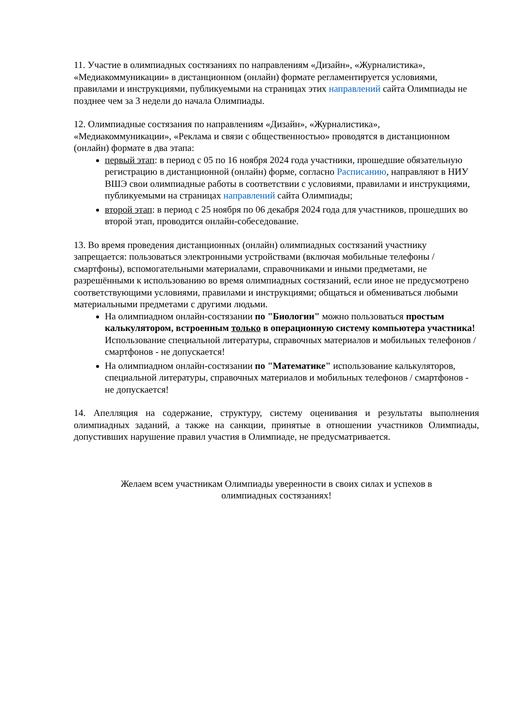11. Участие в олимпиадных состязаниях по направлениям «Дизайн», «Журналистика», «Медиакоммуникации» в дистанционном (онлайн) формате регламентируется условиями, правилами и инструкциями, публикуемыми на страницах этих направлений сайта Олимпиады не позднее чем за 3 недели до начала Олимпиады.
12. Олимпиадные состязания по направлениям «Дизайн», «Журналистика», «Медиакоммуникации», «Реклама и связи с общественностью» проводятся в дистанционном (онлайн) формате в два этапа:
первый этап: в период с 05 по 16 ноября 2024 года участники, прошедшие обязательную регистрацию в дистанционной (онлайн) форме, согласно Расписанию, направляют в НИУ ВШЭ свои олимпиадные работы в соответствии с условиями, правилами и инструкциями, публикуемыми на страницах направлений сайта Олимпиады;
второй этап: в период с 25 ноября по 06 декабря 2024 года для участников, прошедших во второй этап, проводится онлайн-собеседование.
13. Во время проведения дистанционных (онлайн) олимпиадных состязаний участнику запрещается: пользоваться электронными устройствами (включая мобильные телефоны / смартфоны), вспомогательными материалами, справочниками и иными предметами, не разрешёнными к использованию во время олимпиадных состязаний, если иное не предусмотрено соответствующими условиями, правилами и инструкциями; общаться и обмениваться любыми материальными предметами с другими людьми.
На олимпиадном онлайн-состязании по "Биологии" можно пользоваться простым калькулятором, встроенным только в операционную систему компьютера участника! Использование специальной литературы, справочных материалов и мобильных телефонов / смартфонов - не допускается!
На олимпиадном онлайн-состязании по "Математике" использование калькуляторов, специальной литературы, справочных материалов и мобильных телефонов / смартфонов - не допускается!
14. Апелляция на содержание, структуру, систему оценивания и результаты выполнения олимпиадных заданий, а также на санкции, принятые в отношении участников Олимпиады, допустивших нарушение правил участия в Олимпиаде, не предусматривается.
Желаем всем участникам Олимпиады уверенности в своих силах и успехов в олимпиадных состязаниях!